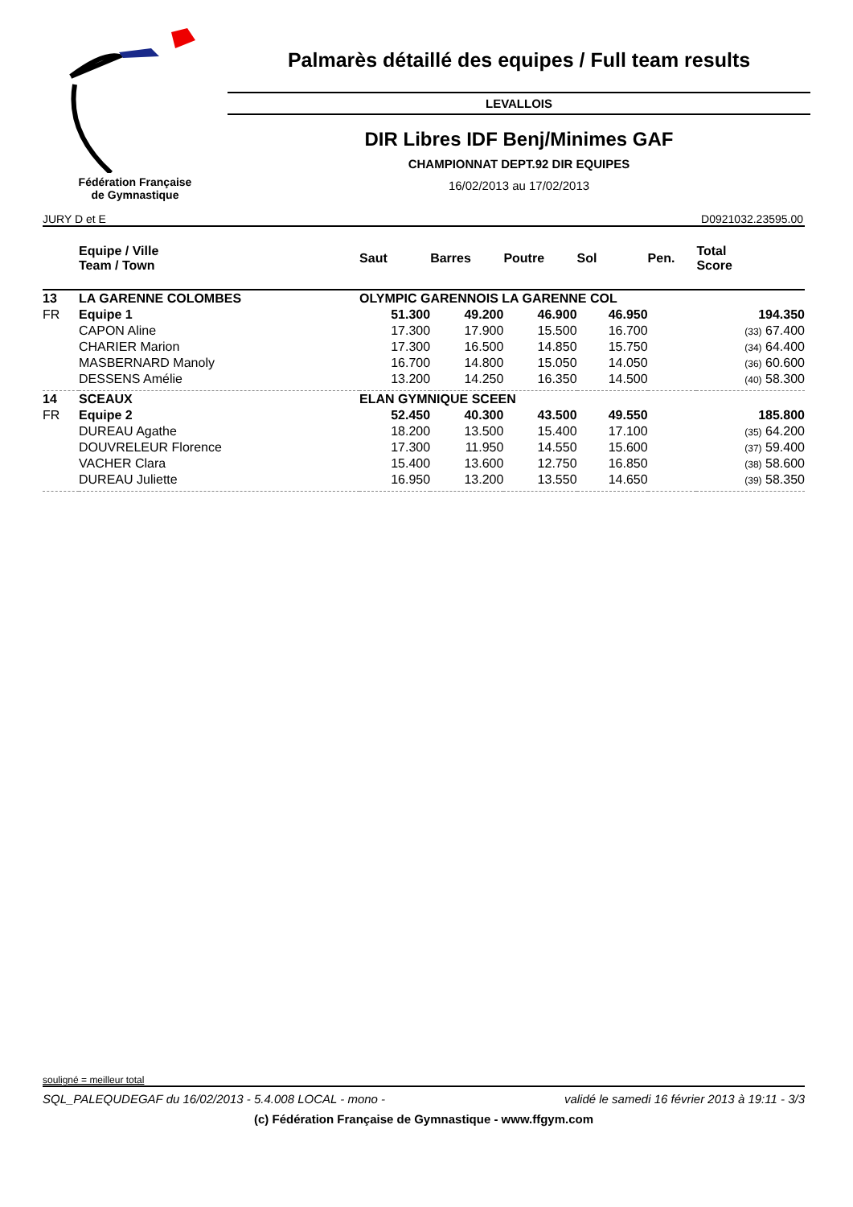Fédération Française
de Gymnastique
Palmarès détaillé des equipes / Full team results
LEVALLOIS
DIR Libres IDF Benj/Minimes GAF
CHAMPIONNAT DEPT.92 DIR EQUIPES
16/02/2013 au 17/02/2013
JURY D et E D0921032.23595.00
| | Equipe / Ville Team / Town | | Saut | Barres | Poutre | Sol | Pen. | Total Score |
| --- | --- | --- | --- | --- | --- | --- | --- | --- |
| 13 | LA GARENNE COLOMBES | OLYMPIC GARENNOIS LA GARENNE COL | | | | | | |
| FR | Equipe 1 | | 51.300 | 49.200 | 46.900 | 46.950 | | 194.350 |
| | CAPON Aline | | 17.300 | 17.900 | 15.500 | 16.700 | | (33) 67.400 |
| | CHARIER Marion | | 17.300 | 16.500 | 14.850 | 15.750 | | (34) 64.400 |
| | MASBERNARD Manoly | | 16.700 | 14.800 | 15.050 | 14.050 | | (36) 60.600 |
| | DESSENS Amélie | | 13.200 | 14.250 | 16.350 | 14.500 | | (40) 58.300 |
| 14 | SCEAUX | ELAN GYMNIQUE SCEEN | | | | | | |
| FR | Equipe 2 | | 52.450 | 40.300 | 43.500 | 49.550 | | 185.800 |
| | DUREAU Agathe | | 18.200 | 13.500 | 15.400 | 17.100 | | (35) 64.200 |
| | DOUVRELEUR Florence | | 17.300 | 11.950 | 14.550 | 15.600 | | (37) 59.400 |
| | VACHER Clara | | 15.400 | 13.600 | 12.750 | 16.850 | | (38) 58.600 |
| | DUREAU Juliette | | 16.950 | 13.200 | 13.550 | 14.650 | | (39) 58.350 |
souligné = meilleur total
SQL_PALEQUDEGAF du 16/02/2013 - 5.4.008 LOCAL - mono - validé le samedi 16 février 2013 à 19:11 - 3/3
(c) Fédération Française de Gymnastique - www.ffgym.com